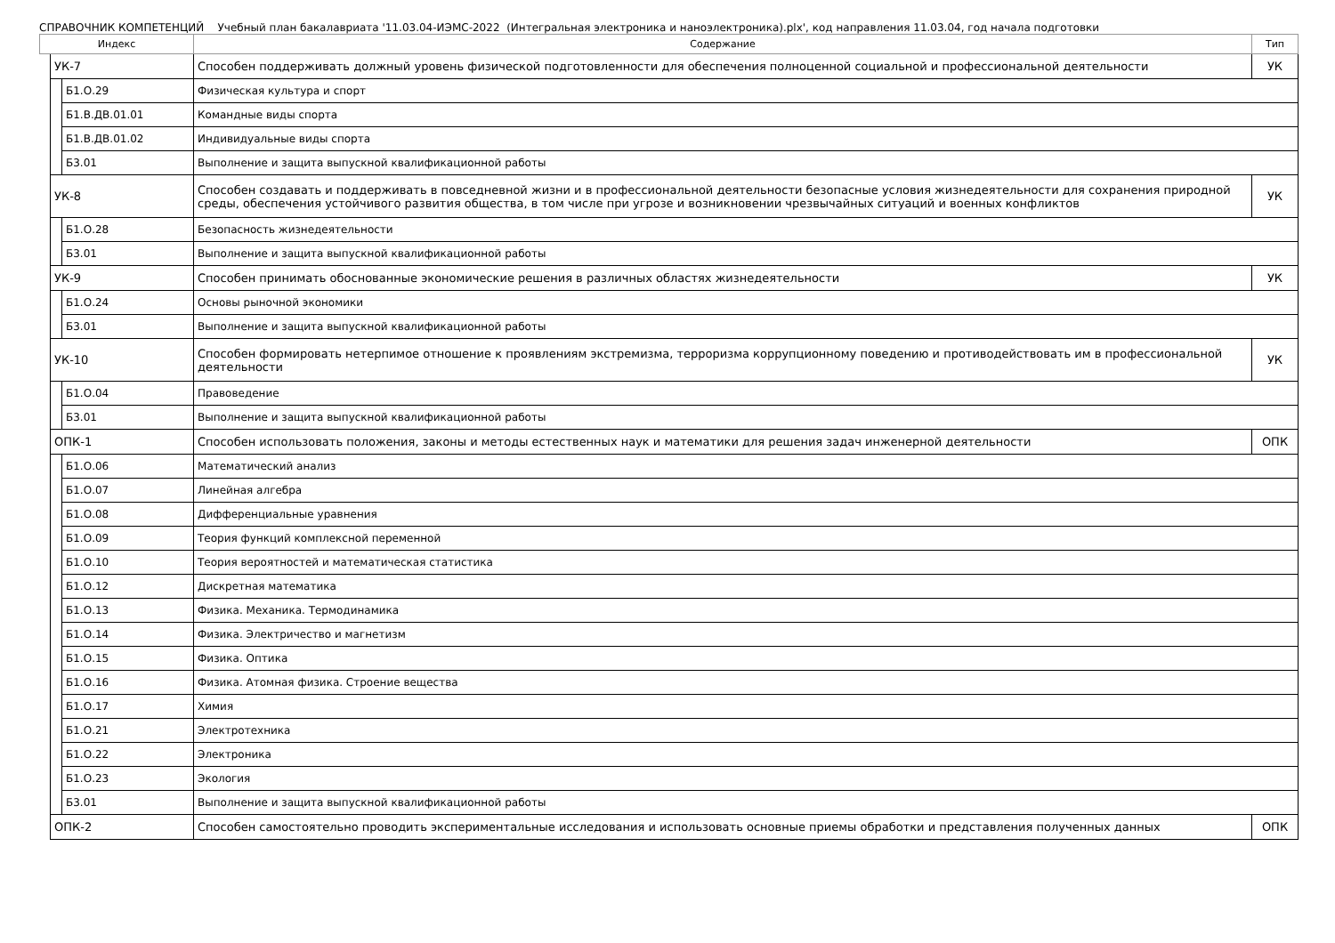СПРАВОЧНИК КОМПЕТЕНЦИЙ Учебный план бакалавриата '11.03.04-ИЭМС-2022 (Интегральная электроника и наноэлектроника).plx', код направления 11.03.04, год начала подготовки
| Индекс | | | Содержание | Тип |
| --- | --- | --- | --- | --- |
| | УК-7 | | Способен поддерживать должный уровень физической подготовленности для обеспечения полноценной социальной и профессиональной деятельности | УК |
| | | Б1.О.29 | Физическая культура и спорт | |
| | | Б1.В.ДВ.01.01 | Командные виды спорта | |
| | | Б1.В.ДВ.01.02 | Индивидуальные виды спорта | |
| | | Б3.01 | Выполнение и защита выпускной квалификационной работы | |
| | УК-8 | | Способен создавать и поддерживать в повседневной жизни и в профессиональной деятельности безопасные условия жизнедеятельности для сохранения природной среды, обеспечения устойчивого развития общества, в том числе при угрозе и возникновении чрезвычайных ситуаций и военных конфликтов | УК |
| | | Б1.О.28 | Безопасность жизнедеятельности | |
| | | Б3.01 | Выполнение и защита выпускной квалификационной работы | |
| | УК-9 | | Способен принимать обоснованные экономические решения в различных областях жизнедеятельности | УК |
| | | Б1.О.24 | Основы рыночной экономики | |
| | | Б3.01 | Выполнение и защита выпускной квалификационной работы | |
| | УК-10 | | Способен формировать нетерпимое отношение к проявлениям экстремизма, терроризма коррупционному поведению и противодействовать им в профессиональной деятельности | УК |
| | | Б1.О.04 | Правоведение | |
| | | Б3.01 | Выполнение и защита выпускной квалификационной работы | |
| | ОПК-1 | | Способен использовать положения, законы и методы естественных наук и математики для решения задач инженерной деятельности | ОПК |
| | | Б1.О.06 | Математический анализ | |
| | | Б1.О.07 | Линейная алгебра | |
| | | Б1.О.08 | Дифференциальные уравнения | |
| | | Б1.О.09 | Теория функций комплексной переменной | |
| | | Б1.О.10 | Теория вероятностей и математическая статистика | |
| | | Б1.О.12 | Дискретная математика | |
| | | Б1.О.13 | Физика. Механика. Термодинамика | |
| | | Б1.О.14 | Физика. Электричество и магнетизм | |
| | | Б1.О.15 | Физика. Оптика | |
| | | Б1.О.16 | Физика. Атомная физика. Строение вещества | |
| | | Б1.О.17 | Химия | |
| | | Б1.О.21 | Электротехника | |
| | | Б1.О.22 | Электроника | |
| | | Б1.О.23 | Экология | |
| | | Б3.01 | Выполнение и защита выпускной квалификационной работы | |
| | ОПК-2 | | Способен самостоятельно проводить экспериментальные исследования и использовать основные приемы обработки и представления полученных данных | ОПК |